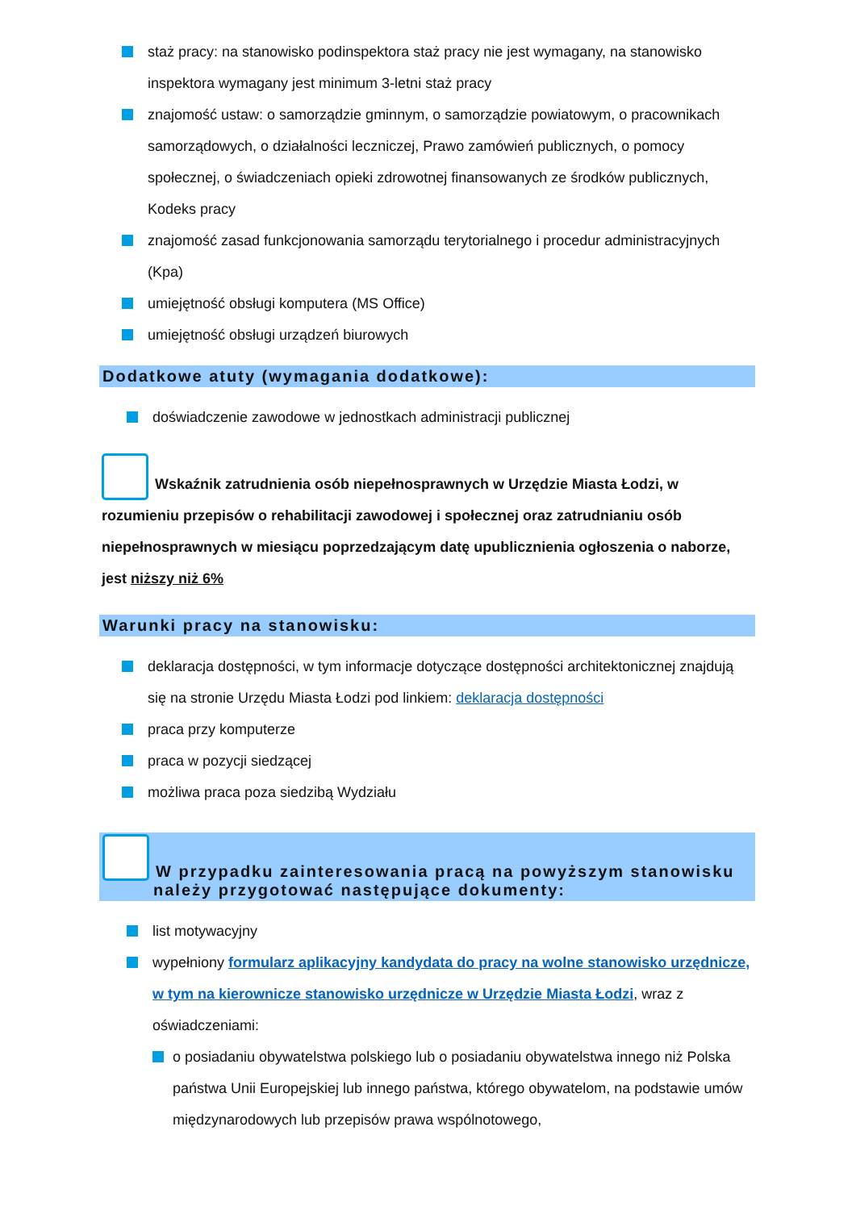staż pracy: na stanowisko podinspektora staż pracy nie jest wymagany, na stanowisko inspektora wymagany jest minimum 3-letni staż pracy
znajomość ustaw: o samorządzie gminnym, o samorządzie powiatowym, o pracownikach samorządowych, o działalności leczniczej, Prawo zamówień publicznych, o pomocy społecznej, o świadczeniach opieki zdrowotnej finansowanych ze środków publicznych, Kodeks pracy
znajomość zasad funkcjonowania samorządu terytorialnego i procedur administracyjnych (Kpa)
umiejętność obsługi komputera (MS Office)
umiejętność obsługi urządzeń biurowych
Dodatkowe atuty (wymagania dodatkowe):
doświadczenie zawodowe w jednostkach administracji publicznej
Wskaźnik zatrudnienia osób niepełnosprawnych w Urzędzie Miasta Łodzi, w rozumieniu przepisów o rehabilitacji zawodowej i społecznej oraz zatrudnianiu osób niepełnosprawnych w miesiącu poprzedzającym datę upublicznienia ogłoszenia o naborze, jest niższy niż 6%
Warunki pracy na stanowisku:
deklaracja dostępności, w tym informacje dotyczące dostępności architektonicznej znajdują się na stronie Urzędu Miasta Łodzi pod linkiem: deklaracja dostępności
praca przy komputerze
praca w pozycji siedzącej
możliwa praca poza siedzibą Wydziału
W przypadku zainteresowania pracą na powyższym stanowisku
należy przygotować następujące dokumenty:
list motywacyjny
wypełniony formularz aplikacyjny kandydata do pracy na wolne stanowisko urzędnicze, w tym na kierownicze stanowisko urzędnicze w Urzędzie Miasta Łodzi, wraz z oświadczeniami:
o posiadaniu obywatelstwa polskiego lub o posiadaniu obywatelstwa innego niż Polska państwa Unii Europejskiej lub innego państwa, którego obywatelom, na podstawie umów międzynarodowych lub przepisów prawa wspólnotowego,